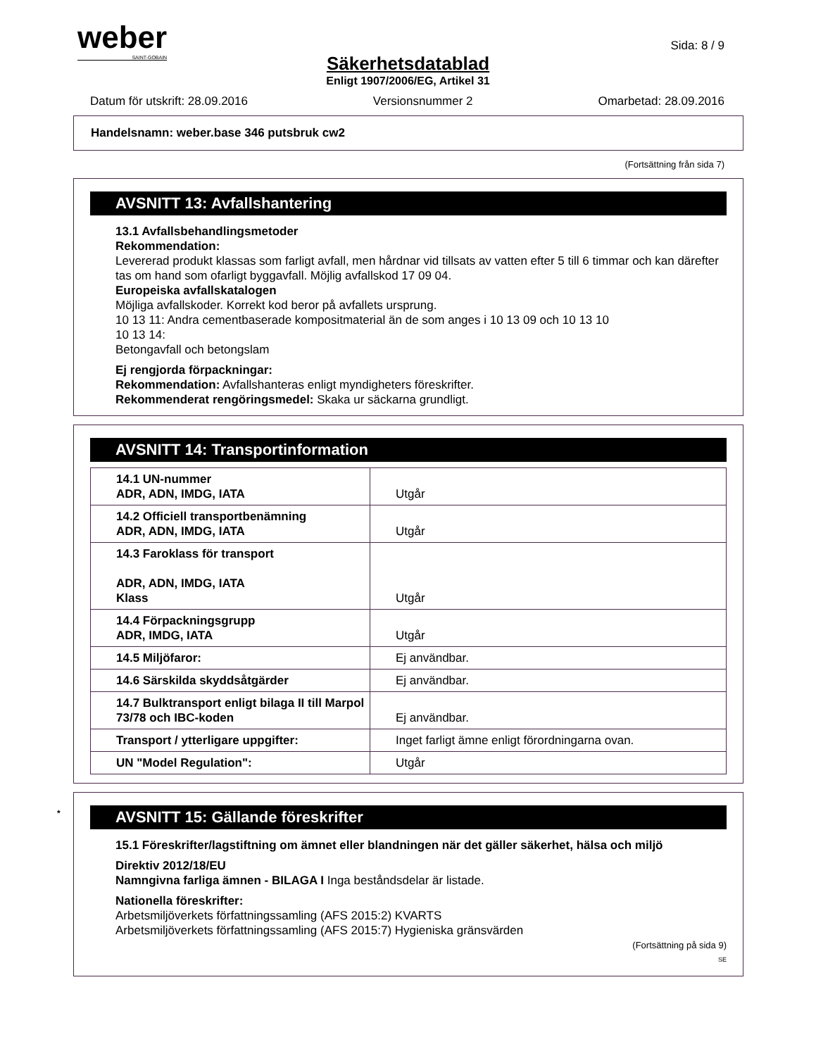weber
SAINT-GOBAIN
Sida: 8 / 9
Säkerhetsdatablad
Enligt 1907/2006/EG, Artikel 31
Datum för utskrift: 28.09.2016 Versionsnummer 2 Omarbetad: 28.09.2016
Handelsnamn: weber.base 346 putsbruk cw2
(Fortsättning från sida 7)
AVSNITT 13: Avfallshantering
13.1 Avfallsbehandlingsmetoder
Rekommendation:
Levererad produkt klassas som farligt avfall, men hårdnar vid tillsats av vatten efter 5 till 6 timmar och kan därefter tas om hand som ofarligt byggavfall. Möjlig avfallskod 17 09 04.
Europeiska avfallskatalogen
Möjliga avfallskoder. Korrekt kod beror på avfallets ursprung.
10 13 11: Andra cementbaserade kompositmaterial än de som anges i 10 13 09 och 10 13 10
10 13 14:
Betongavfall och betongslam
Ej rengjorda förpackningar:
Rekommendation: Avfallshanteras enligt myndigheters föreskrifter.
Rekommenderat rengöringsmedel: Skaka ur säckarna grundligt.
AVSNITT 14: Transportinformation
| 14.1 UN-nummer ADR, ADN, IMDG, IATA | Utgår |
| 14.2 Officiell transportbenämning ADR, ADN, IMDG, IATA | Utgår |
| 14.3 Faroklass för transport ADR, ADN, IMDG, IATA Klass | Utgår |
| 14.4 Förpackningsgrupp ADR, IMDG, IATA | Utgår |
| 14.5 Miljöfaror: | Ej användbar. |
| 14.6 Särskilda skyddsåtgärder | Ej användbar. |
| 14.7 Bulktransport enligt bilaga II till Marpol 73/78 och IBC-koden | Ej användbar. |
| Transport / ytterligare uppgifter: | Inget farligt ämne enligt förordningarna ovan. |
| UN "Model Regulation": | Utgår |
* AVSNITT 15: Gällande föreskrifter
15.1 Föreskrifter/lagstiftning om ämnet eller blandningen när det gäller säkerhet, hälsa och miljö
Direktiv 2012/18/EU
Namngivna farliga ämnen - BILAGA I Inga beståndsdelar är listade.
Nationella föreskrifter:
Arbetsmiljöverkets författningssamling (AFS 2015:2) KVARTS
Arbetsmiljöverkets författningssamling (AFS 2015:7) Hygieniska gränsvärden
(Fortsättning på sida 9)
SE